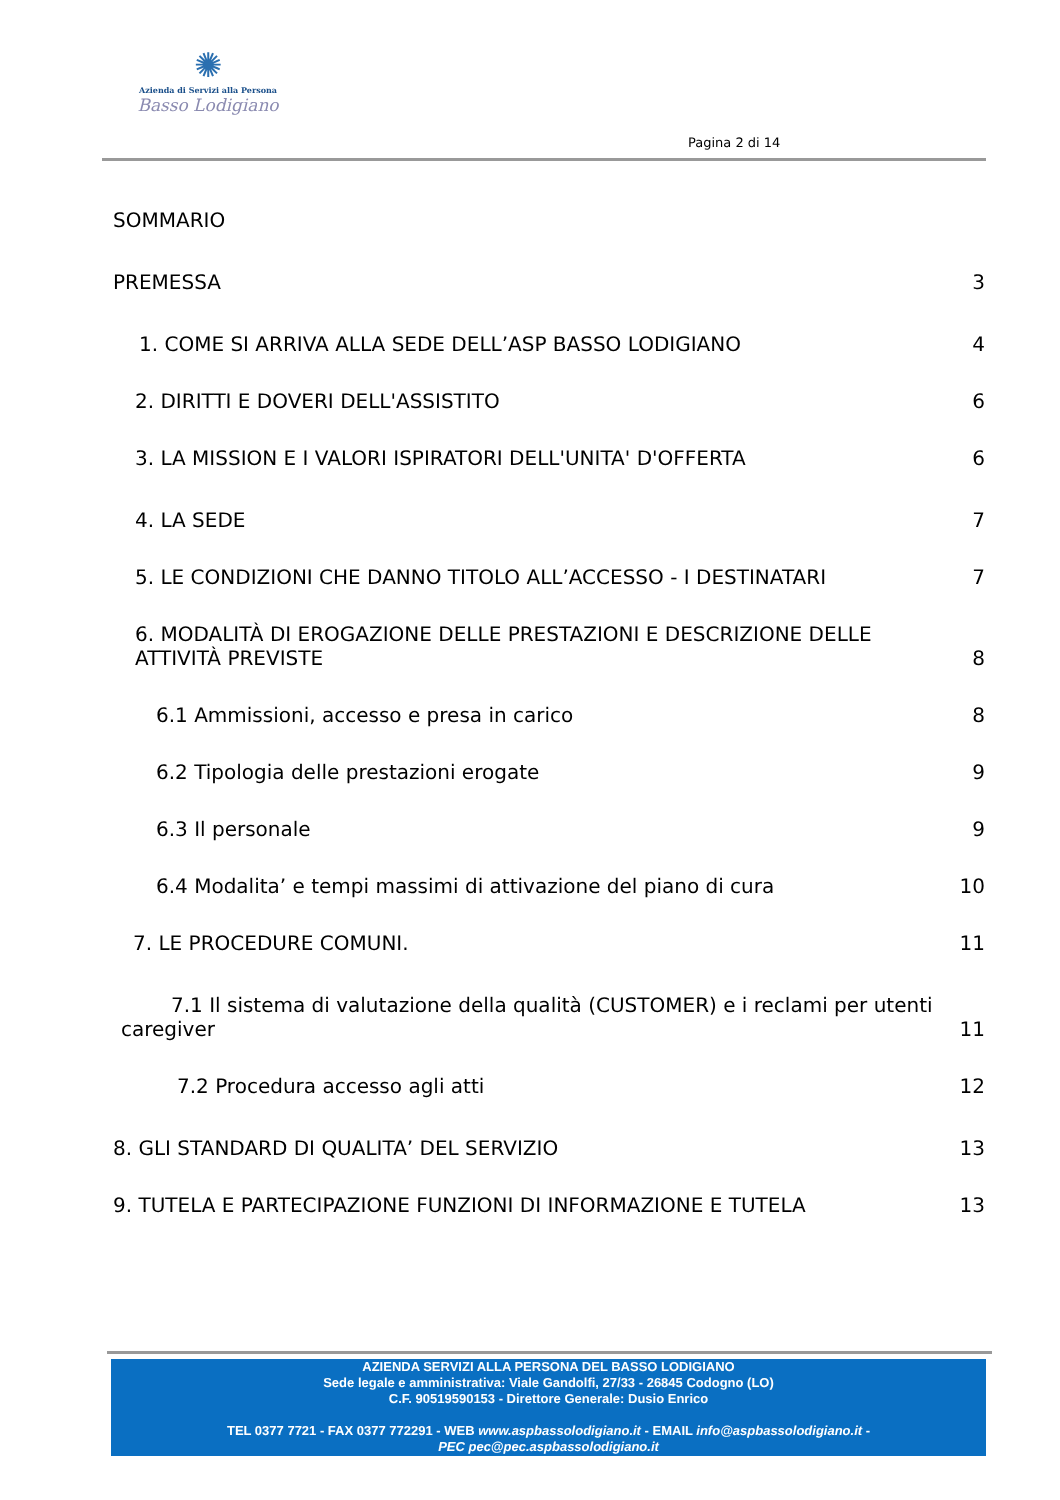✺
Azienda di Servizi alla Persona
Basso Lodigiano
Pagina 2 di 14
SOMMARIO
PREMESSA 3
1. COME SI ARRIVA ALLA SEDE DELL’ASP BASSO LODIGIANO 4
2. DIRITTI E DOVERI DELL'ASSISTITO 6
3. LA MISSION E I VALORI ISPIRATORI DELL'UNITA' D'OFFERTA 6
4. LA SEDE 7
5. LE CONDIZIONI CHE DANNO TITOLO ALL’ACCESSO - I DESTINATARI 7
6. MODALITÀ DI EROGAZIONE DELLE PRESTAZIONI E DESCRIZIONE DELLE
ATTIVITÀ PREVISTE 8
6.1 Ammissioni, accesso e presa in carico 8
6.2 Tipologia delle prestazioni erogate 9
6.3 Il personale 9
6.4 Modalita’ e tempi massimi di attivazione del piano di cura 10
7. LE PROCEDURE COMUNI. 11
7.1 Il sistema di valutazione della qualità (CUSTOMER) e i reclami per utenti
caregiver 11
7.2 Procedura accesso agli atti 12
8. GLI STANDARD DI QUALITA’ DEL SERVIZIO 13
9. TUTELA E PARTECIPAZIONE FUNZIONI DI INFORMAZIONE E TUTELA 13
AZIENDA SERVIZI ALLA PERSONA DEL BASSO LODIGIANO
Sede legale e amministrativa: Viale Gandolfi, 27/33 - 26845 Codogno (LO)
C.F. 90519590153 - Direttore Generale: Dusio Enrico
TEL 0377 7721 - FAX 0377 772291 - WEB www.aspbassolodigiano.it - EMAIL info@aspbassolodigiano.it -
PEC pec@pec.aspbassolodigiano.it